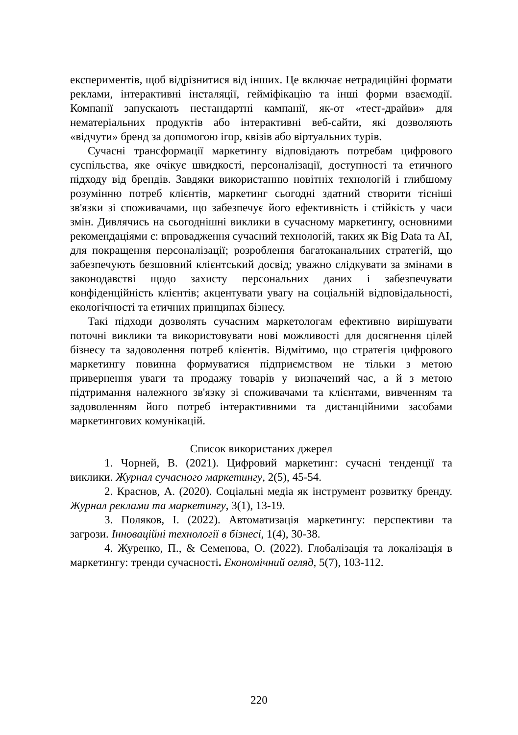експериментів, щоб відрізнитися від інших. Це включає нетрадиційні формати реклами, інтерактивні інсталяції, гейміфікацію та інші форми взаємодії. Компанії запускають нестандартні кампанії, як-от «тест-драйви» для нематеріальних продуктів або інтерактивні веб-сайти, які дозволяють «відчути» бренд за допомогою ігор, квізів або віртуальних турів.
Сучасні трансформації маркетингу відповідають потребам цифрового суспільства, яке очікує швидкості, персоналізації, доступності та етичного підходу від брендів. Завдяки використанню новітніх технологій і глибшому розумінню потреб клієнтів, маркетинг сьогодні здатний створити тісніші зв'язки зі споживачами, що забезпечує його ефективність і стійкість у часи змін. Дивлячись на сьогоднішні виклики в сучасному маркетингу, основними рекомендаціями є: впровадження сучасний технологій, таких як Big Data та AI, для покращення персоналізації; розроблення багатоканальних стратегій, що забезпечують безшовний клієнтський досвід; уважно слідкувати за змінами в законодавстві щодо захисту персональних даних і забезпечувати конфіденційність клієнтів; акцентувати увагу на соціальній відповідальності, екологічності та етичних принципах бізнесу.
Такі підходи дозволять сучасним маркетологам ефективно вирішувати поточні виклики та використовувати нові можливості для досягнення цілей бізнесу та задоволення потреб клієнтів. Відмітимо, що стратегія цифрового маркетингу повинна формуватися підприємством не тільки з метою привернення уваги та продажу товарів у визначений час, а й з метою підтримання належного зв'язку зі споживачами та клієнтами, вивченням та задоволенням його потреб інтерактивними та дистанційними засобами маркетингових комунікацій.
Список використаних джерел
1. Чорней, В. (2021). Цифровий маркетинг: сучасні тенденції та виклики. Журнал сучасного маркетингу, 2(5), 45-54.
2. Краснов, А. (2020). Соціальні медіа як інструмент розвитку бренду. Журнал реклами та маркетингу, 3(1), 13-19.
3. Поляков, І. (2022). Автоматизація маркетингу: перспективи та загрози. Інноваційні технології в бізнесі, 1(4), 30-38.
4. Журенко, П., & Семенова, О. (2022). Глобалізація та локалізація в маркетингу: тренди сучасності. Економічний огляд, 5(7), 103-112.
220